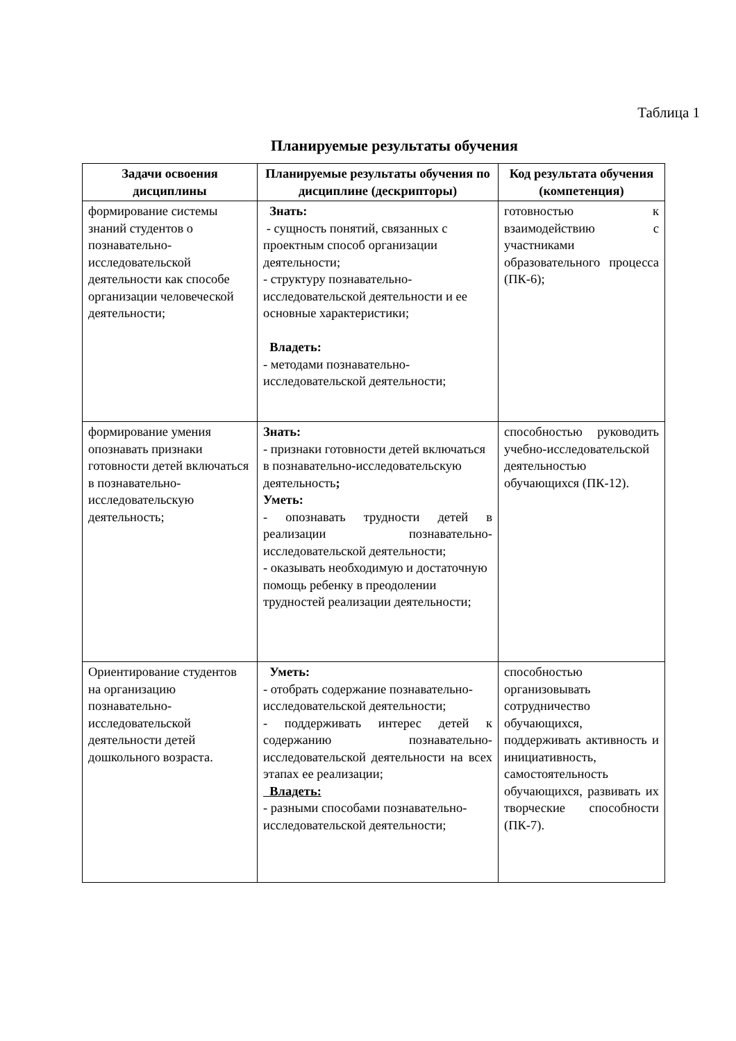Таблица 1
Планируемые результаты обучения
| Задачи освоения дисциплины | Планируемые результаты обучения по дисциплине (дескрипторы) | Код результата обучения (компетенция) |
| --- | --- | --- |
| формирование системы знаний студентов о познавательно-исследовательской деятельности как способе организации человеческой деятельности; | Знать: - сущность понятий, связанных с проектным способ организации деятельности; - структуру познавательно-исследовательской деятельности и ее основные характеристики; Владеть: - методами познавательно-исследовательской деятельности; | готовностью к взаимодействию с участниками образовательного процесса (ПК-6); |
| формирование умения опознавать признаки готовности детей включаться в познавательно-исследовательскую деятельность; | Знать: - признаки готовности детей включаться в познавательно-исследовательскую деятельность ; Уметь: - опознавать трудности детей в реализации познавательно-исследовательской деятельности; - оказывать необходимую и достаточную помощь ребенку в преодолении трудностей реализации деятельности; | способностью руководить учебно-исследовательской деятельностью обучающихся (ПК-12). |
| Ориентирование студентов на организацию познавательно-исследовательской деятельности детей дошкольного возраста. | Уметь: - отобрать содержание познавательно-исследовательской деятельности; - поддерживать интерес детей к содержанию познавательно-исследовательской деятельности на всех этапах ее реализации; Владеть: - разными способами познавательно-исследовательской деятельности; | способностью организовывать сотрудничество обучающихся, поддерживать активность и инициативность, самостоятельность обучающихся, развивать их творческие способности (ПК-7). |